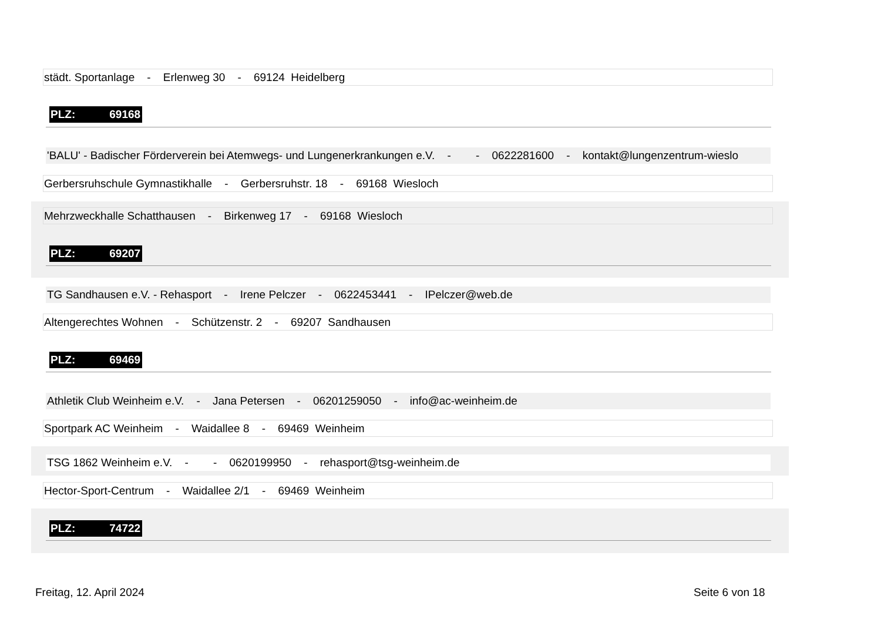städt. Sportanlage - Erlenweg 30 - 69124 Heidelberg
PLZ: 69168
'BALU' - Badischer Förderverein bei Atemwegs- und Lungenerkrankungen e.V. - - 0622281600 - kontakt@lungenzentrum-wieslo
Gerbersruhschule Gymnastikhalle - Gerbersruhstr. 18 - 69168 Wiesloch
Mehrzweckhalle Schatthausen - Birkenweg 17 - 69168 Wiesloch
PLZ: 69207
TG Sandhausen e.V. - Rehasport - Irene Pelczer - 0622453441 - IPelczer@web.de
Altengerechtes Wohnen - Schützenstr. 2 - 69207 Sandhausen
PLZ: 69469
Athletik Club Weinheim e.V. - Jana Petersen - 06201259050 - info@ac-weinheim.de
Sportpark AC Weinheim - Waidallee 8 - 69469 Weinheim
TSG 1862 Weinheim e.V. - - 0620199950 - rehasport@tsg-weinheim.de
Hector-Sport-Centrum - Waidallee 2/1 - 69469 Weinheim
PLZ: 74722
Freitag, 12. April 2024 Seite 6 von 18